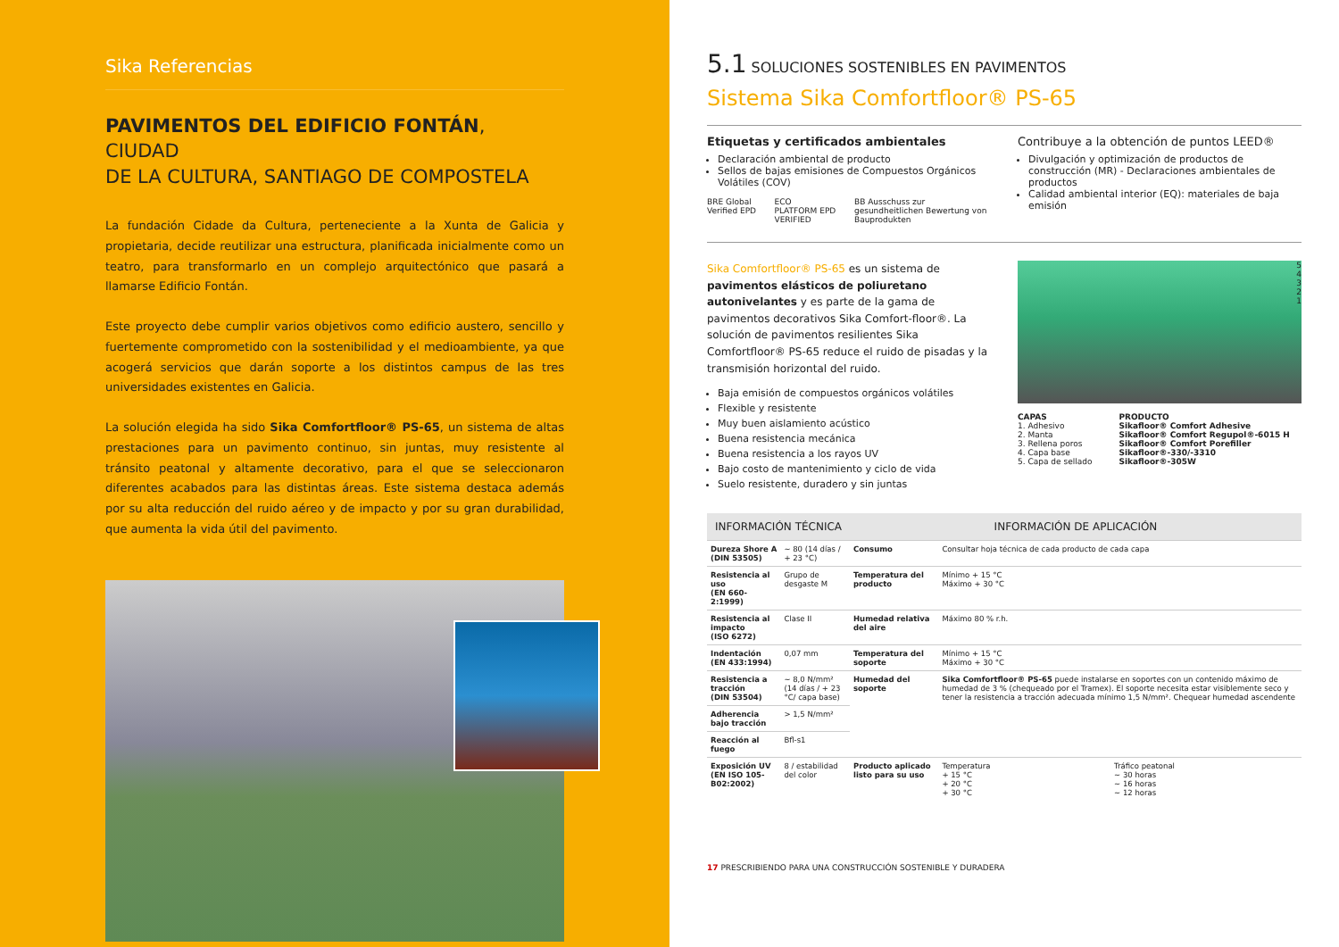Sika Referencias
PAVIMENTOS DEL EDIFICIO FONTÁN, CIUDAD
DE LA CULTURA, SANTIAGO DE COMPOSTELA
La fundación Cidade da Cultura, perteneciente a la Xunta de Galicia y propietaria, decide reutilizar una estructura, planificada inicialmente como un teatro, para transformarlo en un complejo arquitectónico que pasará a llamarse Edificio Fontán.
Este proyecto debe cumplir varios objetivos como edificio austero, sencillo y fuertemente comprometido con la sostenibilidad y el medioambiente, ya que acogerá servicios que darán soporte a los distintos campus de las tres universidades existentes en Galicia.
La solución elegida ha sido Sika Comfortfloor® PS-65, un sistema de altas prestaciones para un pavimento continuo, sin juntas, muy resistente al tránsito peatonal y altamente decorativo, para el que se seleccionaron diferentes acabados para las distintas áreas. Este sistema destaca además por su alta reducción del ruido aéreo y de impacto y por su gran durabilidad, que aumenta la vida útil del pavimento.
5.1 SOLUCIONES SOSTENIBLES EN PAVIMENTOS
Sistema Sika Comfortfloor® PS-65
Etiquetas y certificados ambientales
Declaración ambiental de producto
Sellos de bajas emisiones de Compuestos Orgánicos Volátiles (COV)
BRE Global Verified EPD ECO PLATFORM EPD VERIFIED BB Ausschuss zur gesundheitlichen Bewertung von Bauprodukten
Contribuye a la obtención de puntos LEED®
Divulgación y optimización de productos de construcción (MR) - Declaraciones ambientales de productos
Calidad ambiental interior (EQ): materiales de baja emisión
Sika Comfortfloor® PS-65 es un sistema de pavimentos elásticos de poliuretano autonivelantes y es parte de la gama de pavimentos decorativos Sika Comfort-floor®. La solución de pavimentos resilientes Sika Comfortfloor® PS-65 reduce el ruido de pisadas y la transmisión horizontal del ruido.
Baja emisión de compuestos orgánicos volátiles
Flexible y resistente
Muy buen aislamiento acústico
Buena resistencia mecánica
Buena resistencia a los rayos UV
Bajo costo de mantenimiento y ciclo de vida
Suelo resistente, duradero y sin juntas
5
4
3
2
1
CAPAS
1. Adhesivo
2. Manta
3. Rellena poros
4. Capa base
5. Capa de sellado
PRODUCTO
Sikafloor® Comfort Adhesive
Sikafloor® Comfort Regupol®-6015 H
Sikafloor® Comfort Porefiller
Sikafloor®-330/-3310
Sikafloor®-305W
| INFORMACIÓN TÉCNICA | | INFORMACIÓN DE APLICACIÓN | | |
| --- | --- | --- | --- | --- |
| Dureza Shore A (DIN 53505) | ~ 80 (14 días / + 23 °C) | Consumo | Consultar hoja técnica de cada producto de cada capa | |
| Resistencia al uso (EN 660-2:1999) | Grupo de desgaste M | Temperatura del producto | Mínimo + 15 °C Máximo + 30 °C | |
| Resistencia al impacto (ISO 6272) | Clase II | Humedad relativa del aire | Máximo 80 % r.h. | |
| Indentación (EN 433:1994) | 0,07 mm | Temperatura del soporte | Mínimo + 15 °C Máximo + 30 °C | |
| Resistencia a tracción (DIN 53504) | ~ 8,0 N/mm² (14 días / + 23 °C/ capa base) | Humedad del soporte | Sika Comfortfloor® PS-65 puede instalarse en soportes con un contenido máximo de humedad de 3 % (chequeado por el Tramex). El soporte necesita estar visiblemente seco y tener la resistencia a tracción adecuada mínimo 1,5 N/mm². Chequear humedad ascendente | |
| Adherencia bajo tracción | > 1,5 N/mm² | | | |
| Reacción al fuego | Bfl-s1 | | | |
| Exposición UV (EN ISO 105-B02:2002) | 8 / estabilidad del color | Producto aplicado listo para su uso | Temperatura + 15 °C + 20 °C + 30 °C | Tráfico peatonal ~ 30 horas ~ 16 horas ~ 12 horas |
17 PRESCRIBIENDO PARA UNA CONSTRUCCIÓN SOSTENIBLE Y DURADERA